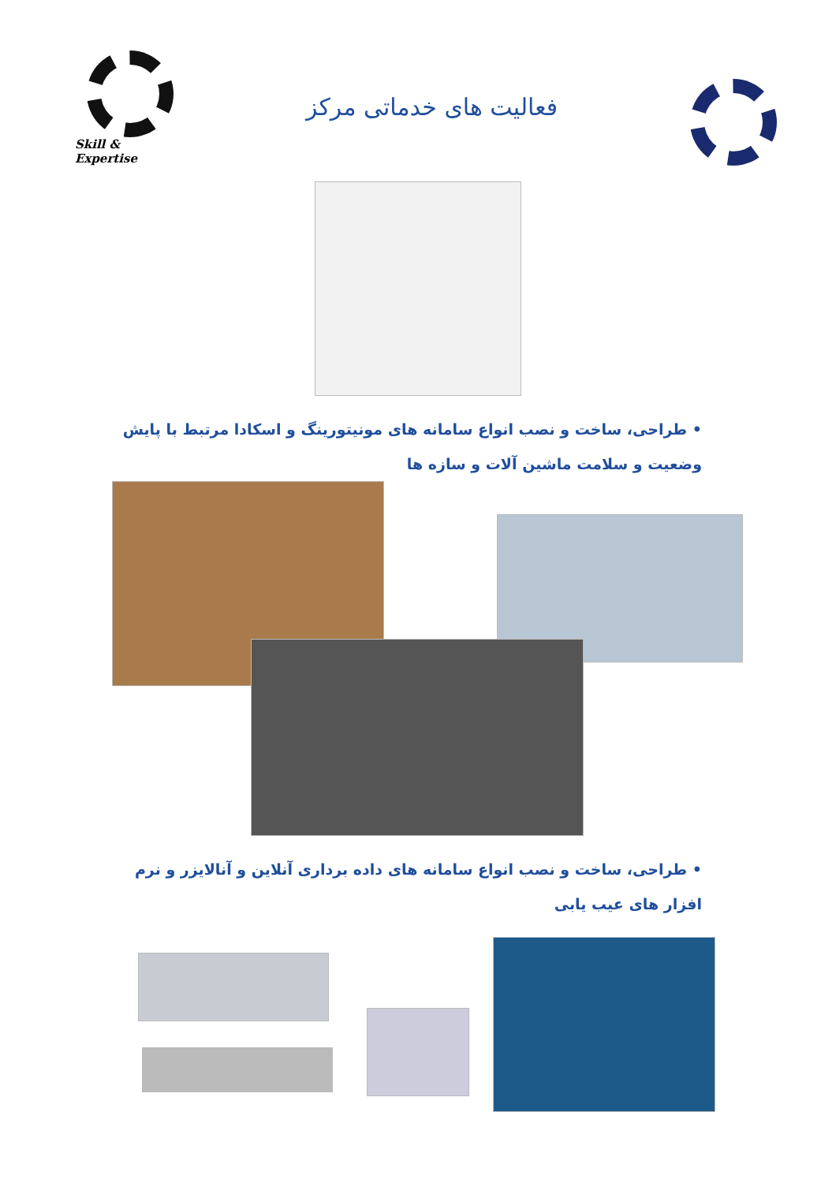Skill & Expertise
فعالیت های خدماتی مرکز
• طراحی، ساخت و نصب انواع سامانه های مونیتورینگ و اسکادا مرتبط با پایش وضعیت و سلامت ماشین آلات و سازه ها
• طراحی، ساخت و نصب انواع سامانه های داده برداری آنلاین و آنالایزر و نرم افزار های عیب یابی